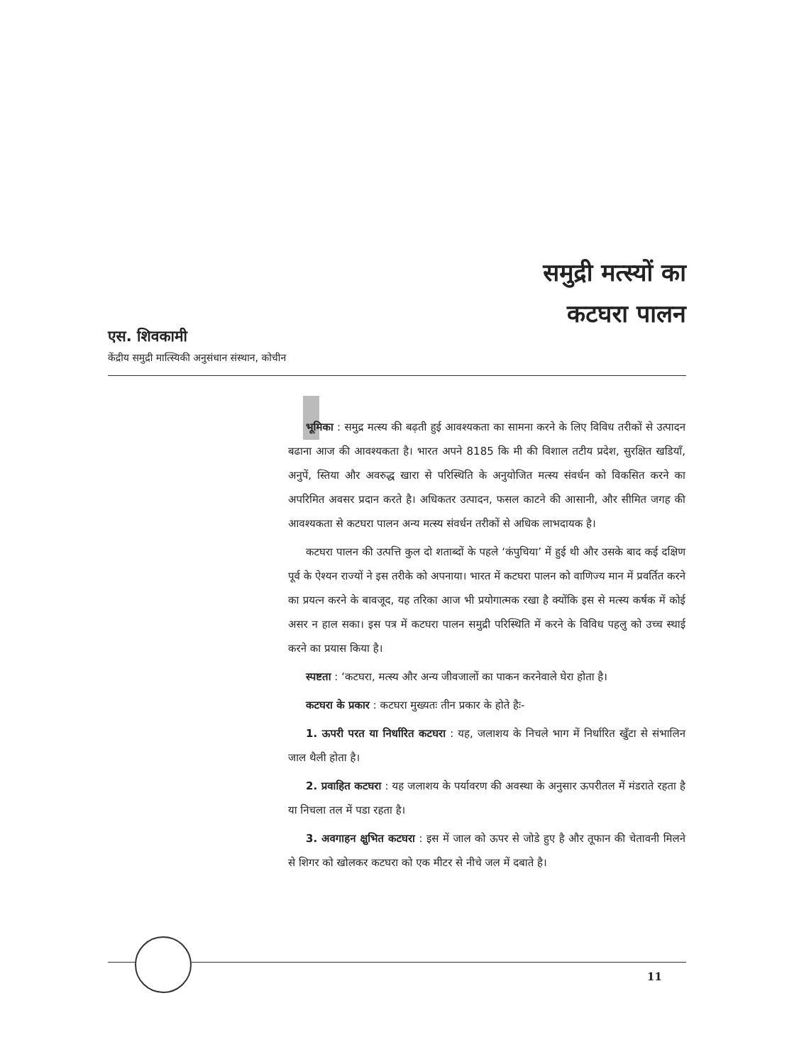समुद्री मत्स्यों का
कटघरा पालन
एस. शिवकामी
केंद्रीय समुद्री मात्स्यिकी अनुसंधान संस्थान, कोचीन
भूमिका : समुद्र मत्स्य की बढ़ती हुई आवश्यकता का सामना करने के लिए विविध तरीकों से उत्पादन बढाना आज की आवश्यकता है। भारत अपने 8185 कि मी की विशाल तटीय प्रदेश, सुरक्षित खडियाँ, अनुपें, स्तिया और अवरुद्ध खारा से परिस्थिति के अनुयोजित मत्स्य संवर्धन को विकसित करने का अपरिमित अवसर प्रदान करते है। अधिकतर उत्पादन, फसल काटने की आसानी, और सीमित जगह की आवश्यकता से कटघरा पालन अन्य मत्स्य संवर्धन तरीकों से अधिक लाभदायक है।
कटघरा पालन की उत्पत्ति कुल दो शताब्दों के पहले ‘कंपुचिया’ में हुई थी और उसके बाद कई दक्षिण पूर्व के ऐश्यन राज्यों ने इस तरीके को अपनाया। भारत में कटघरा पालन को वाणिज्य मान में प्रवर्तित करने का प्रयत्न करने के बावजूद, यह तरिका आज भी प्रयोगात्मक रखा है क्योंकि इस से मत्स्य कर्षक में कोई असर न हाल सका। इस पत्र में कटघरा पालन समुद्री परिस्थिति में करने के विविध पहलु को उच्च स्थाई करने का प्रयास किया है।
स्पष्टता : ‘कटघरा, मत्स्य और अन्य जीवजालों का पाकन करनेवाले घेरा होता है।
कटघरा के प्रकार : कटघरा मुख्यतः तीन प्रकार के होते हैः-
1. ऊपरी परत या निर्धारित कटघरा : यह, जलाशय के निचले भाग में निर्धारित खुँटा से संभालिन जाल थैली होता है।
2. प्रवाहित कटघरा : यह जलाशय के पर्यावरण की अवस्था के अनुसार ऊपरीतल में मंडराते रहता है या निचला तल में पडा रहता है।
3. अवगाहन क्षुभित कटघरा : इस में जाल को ऊपर से जोडे हुए है और तूफान की चेतावनी मिलने से शिगर को खोलकर कटघरा को एक मीटर से नीचे जल में दबाते है।
11